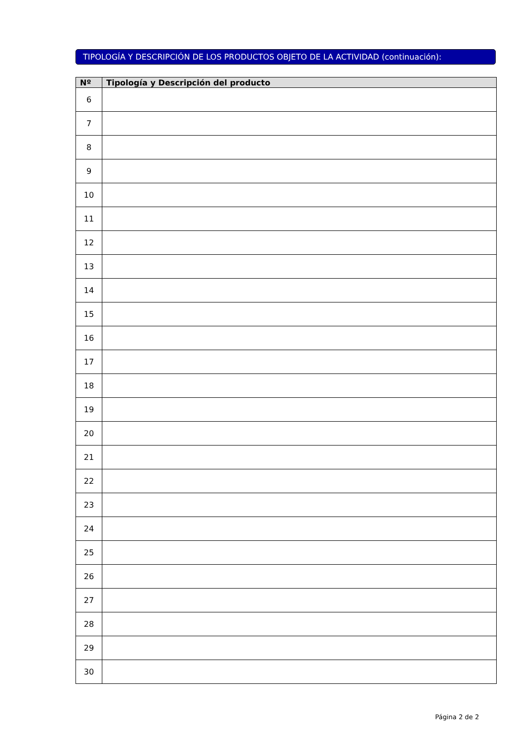TIPOLOGÍA Y DESCRIPCIÓN DE LOS PRODUCTOS OBJETO DE LA ACTIVIDAD (continuación):
| Nº | Tipología y Descripción del producto |
| --- | --- |
| 6 | |
| 7 | |
| 8 | |
| 9 | |
| 10 | |
| 11 | |
| 12 | |
| 13 | |
| 14 | |
| 15 | |
| 16 | |
| 17 | |
| 18 | |
| 19 | |
| 20 | |
| 21 | |
| 22 | |
| 23 | |
| 24 | |
| 25 | |
| 26 | |
| 27 | |
| 28 | |
| 29 | |
| 30 | |
Página 2 de 2